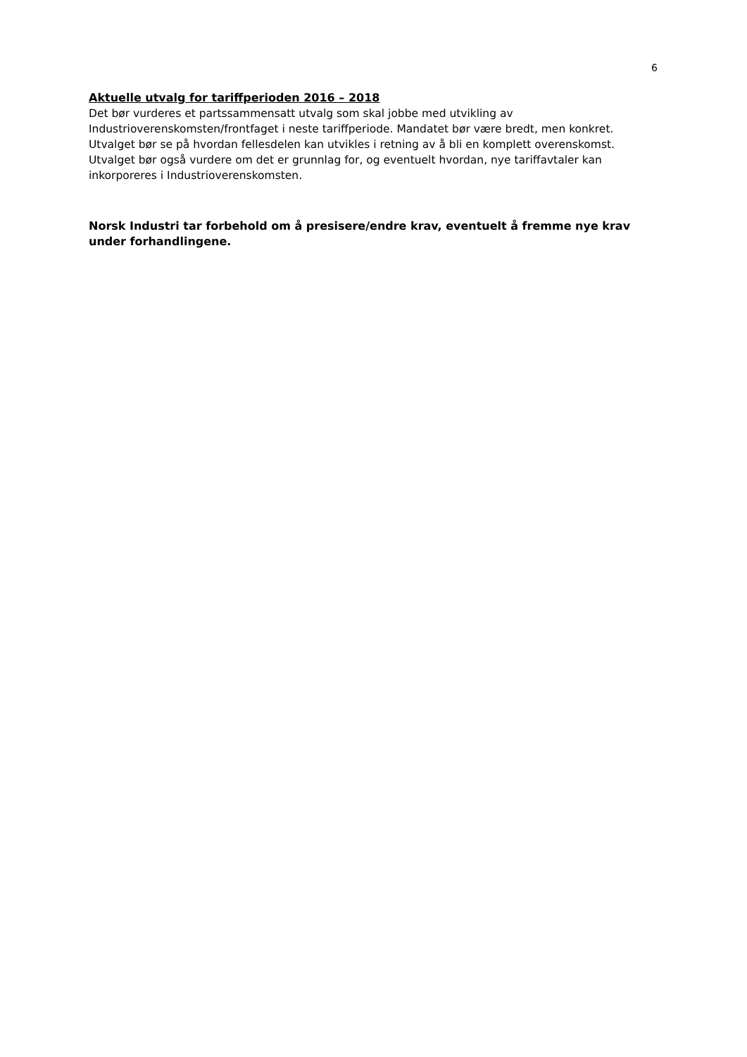6
Aktuelle utvalg for tariffperioden 2016 – 2018
Det bør vurderes et partssammensatt utvalg som skal jobbe med utvikling av Industrioverenskomsten/frontfaget i neste tariffperiode. Mandatet bør være bredt, men konkret. Utvalget bør se på hvordan fellesdelen kan utvikles i retning av å bli en komplett overenskomst. Utvalget bør også vurdere om det er grunnlag for, og eventuelt hvordan, nye tariffavtaler kan inkorporeres i Industrioverenskomsten.
Norsk Industri tar forbehold om å presisere/endre krav, eventuelt å fremme nye krav under forhandlingene.